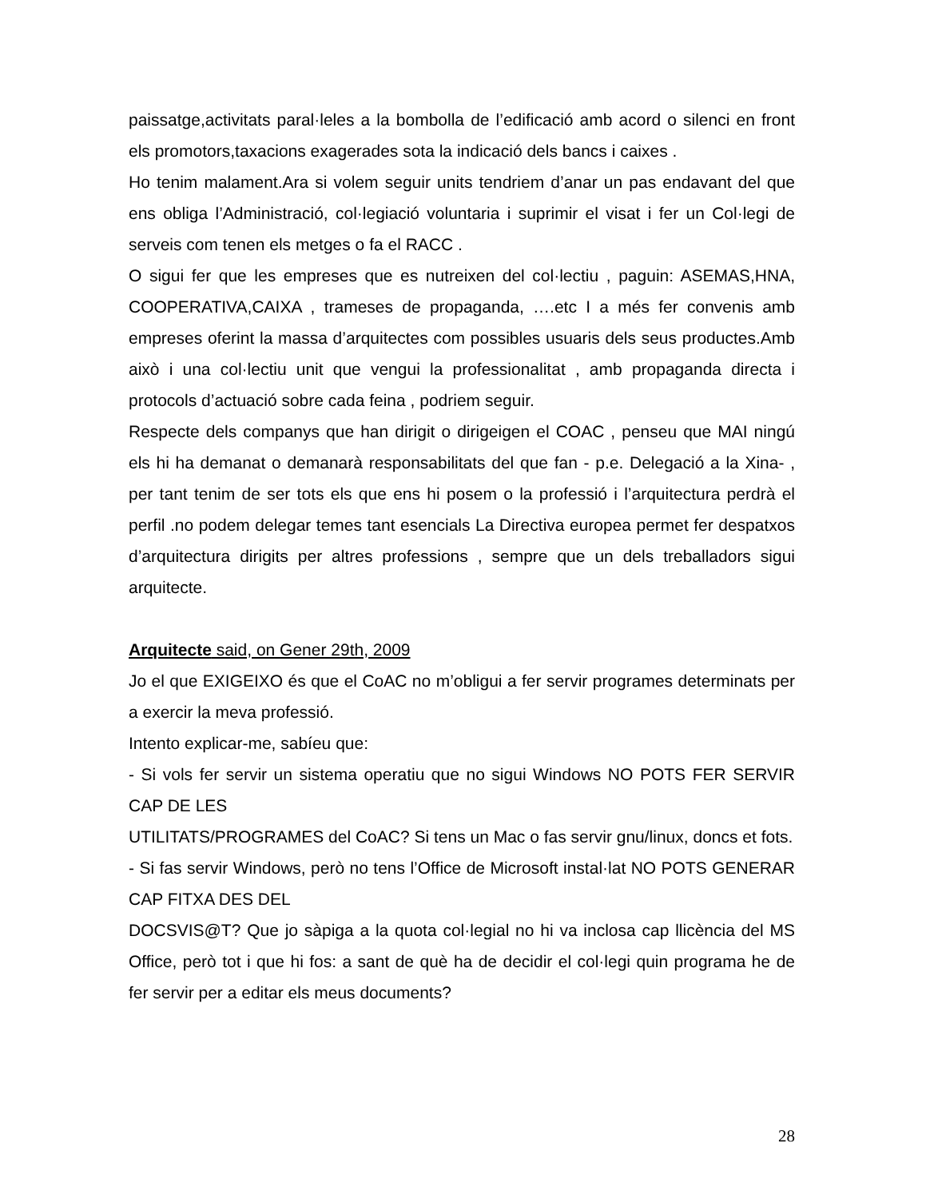paissatge,activitats paral·leles a la bombolla de l’edificació amb acord o silenci en front els promotors,taxacions exagerades sota la indicació dels bancs i caixes .
Ho tenim malament.Ara si volem seguir units tendriem d’anar un pas endavant del que ens obliga l’Administració, col·legiació voluntaria i suprimir el visat i fer un Col·legi de serveis com tenen els metges o fa el RACC .
O sigui fer que les empreses que es nutreixen del col·lectiu , paguin: ASEMAS,HNA, COOPERATIVA,CAIXA , trameses de propaganda, ….etc I a més fer convenis amb empreses oferint la massa d’arquitectes com possibles usuaris dels seus productes.Amb això i una col·lectiu unit que vengui la professionalitat , amb propaganda directa i protocols d’actuació sobre cada feina , podriem seguir.
Respecte dels companys que han dirigit o dirigeigen el COAC , penseu que MAI ningú els hi ha demanat o demanarà responsabilitats del que fan - p.e. Delegació a la Xina- , per tant tenim de ser tots els que ens hi posem o la professió i l’arquitectura perdrà el perfil .no podem delegar temes tant esencials La Directiva europea permet fer despatxos d’arquitectura dirigits per altres professions , sempre que un dels treballadors sigui arquitecte.
Arquitecte said, on Gener 29th, 2009
Jo el que EXIGEIXO és que el CoAC no m’obligui a fer servir programes determinats per a exercir la meva professió.
Intento explicar-me, sabíeu que:
- Si vols fer servir un sistema operatiu que no sigui Windows NO POTS FER SERVIR CAP DE LES
UTILITATS/PROGRAMES del CoAC? Si tens un Mac o fas servir gnu/linux, doncs et fots.
- Si fas servir Windows, però no tens l’Office de Microsoft instal·lat NO POTS GENERAR CAP FITXA DES DEL
DOCSVIS@T? Que jo sàpiga a la quota col·legial no hi va inclosa cap llicència del MS Office, però tot i que hi fos: a sant de què ha de decidir el col·legi quin programa he de fer servir per a editar els meus documents?
28